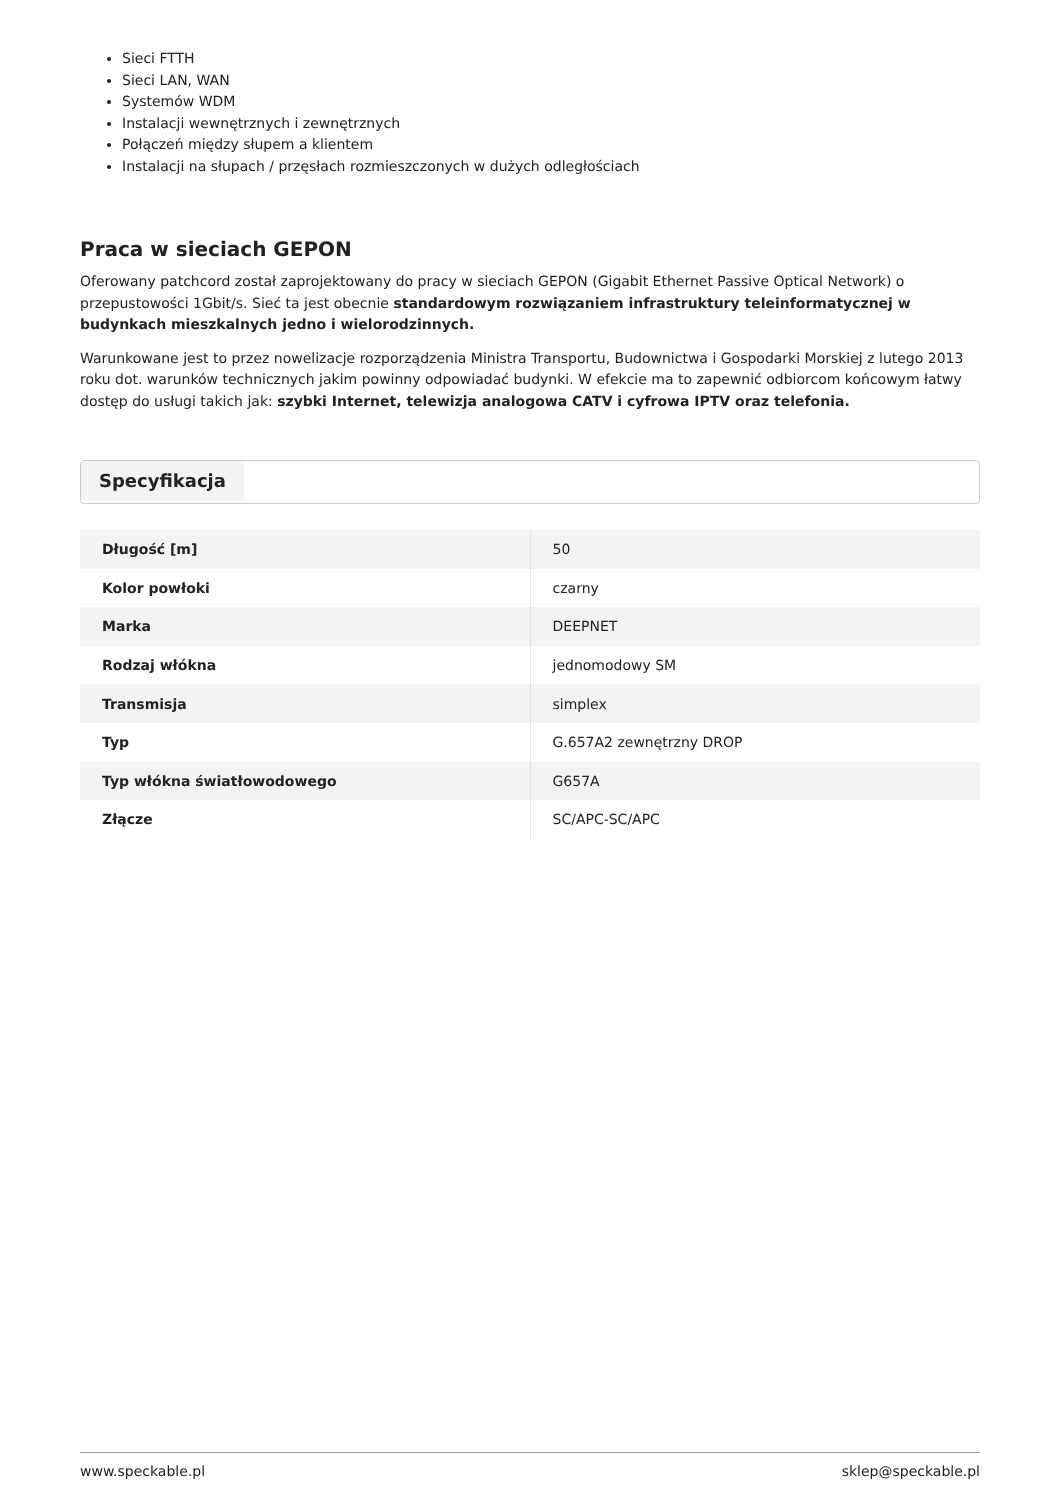Sieci FTTH
Sieci LAN, WAN
Systemów WDM
Instalacji wewnętrznych i zewnętrznych
Połączeń między słupem a klientem
Instalacji na słupach / przęsłach rozmieszczonych w dużych odległościach
Praca w sieciach GEPON
Oferowany patchcord został zaprojektowany do pracy w sieciach GEPON (Gigabit Ethernet Passive Optical Network) o przepustowości 1Gbit/s. Sieć ta jest obecnie standardowym rozwiązaniem infrastruktury teleinformatycznej w budynkach mieszkalnych jedno i wielorodzinnych.
Warunkowane jest to przez nowelizacje rozporządzenia Ministra Transportu, Budownictwa i Gospodarki Morskiej z lutego 2013 roku dot. warunków technicznych jakim powinny odpowiadać budynki. W efekcie ma to zapewnić odbiorcom końcowym łatwy dostęp do usługi takich jak: szybki Internet, telewizja analogowa CATV i cyfrowa IPTV oraz telefonia.
Specyfikacja
| Długość [m] | 50 |
| Kolor powłoki | czarny |
| Marka | DEEPNET |
| Rodzaj włókna | jednomodowy SM |
| Transmisja | simplex |
| Typ | G.657A2 zewnętrzny DROP |
| Typ włókna światłowodowego | G657A |
| Złącze | SC/APC-SC/APC |
www.speckable.pl sklep@speckable.pl